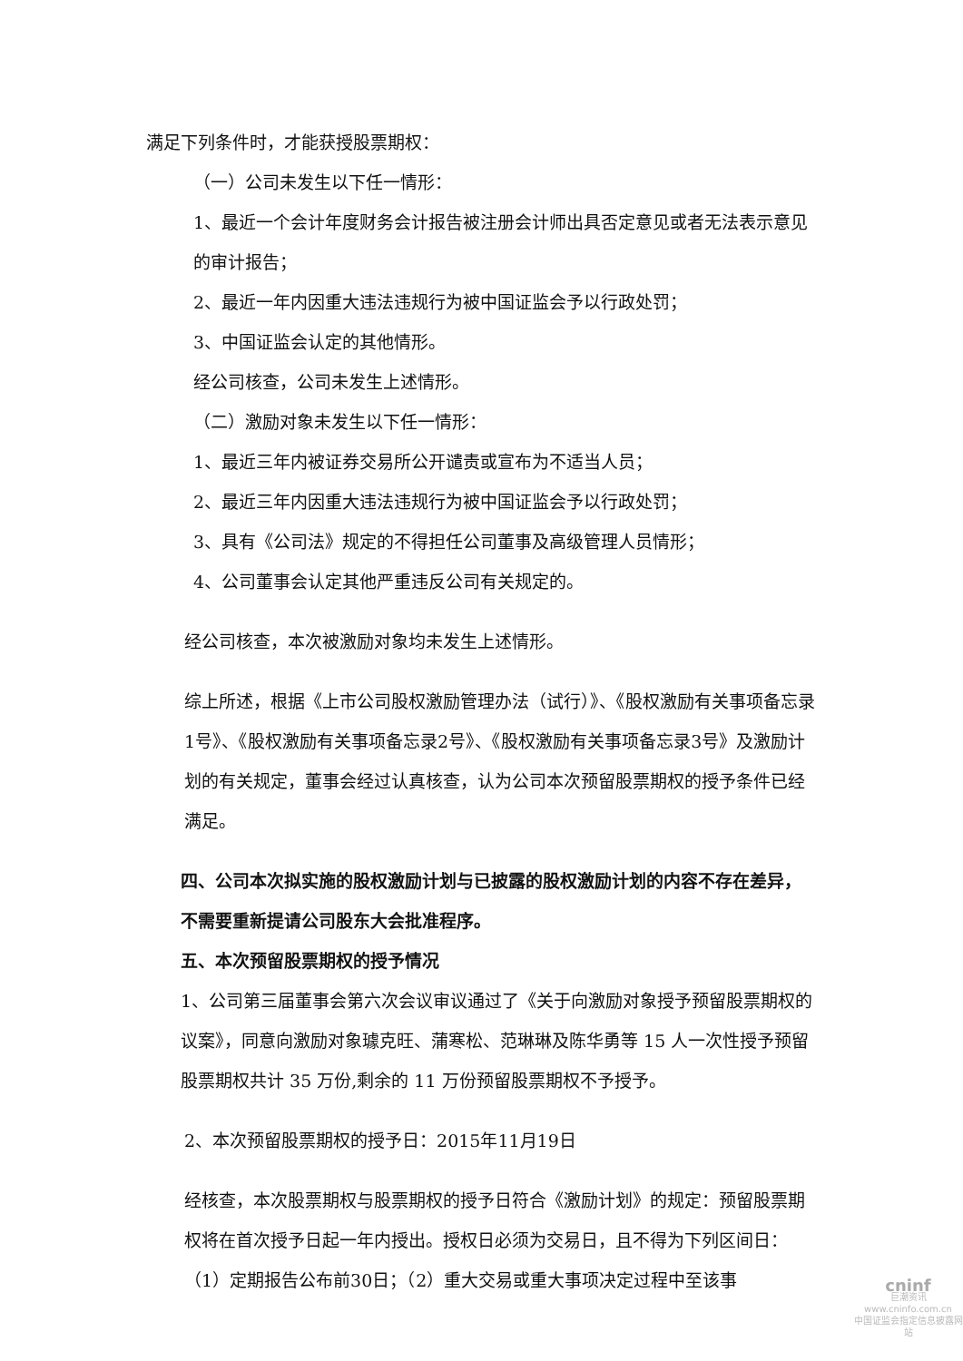满足下列条件时，才能获授股票期权：
（一）公司未发生以下任一情形：
1、最近一个会计年度财务会计报告被注册会计师出具否定意见或者无法表示意见的审计报告；
2、最近一年内因重大违法违规行为被中国证监会予以行政处罚；
3、中国证监会认定的其他情形。
经公司核查，公司未发生上述情形。
（二）激励对象未发生以下任一情形：
1、最近三年内被证券交易所公开谴责或宣布为不适当人员；
2、最近三年内因重大违法违规行为被中国证监会予以行政处罚；
3、具有《公司法》规定的不得担任公司董事及高级管理人员情形；
4、公司董事会认定其他严重违反公司有关规定的。
经公司核查，本次被激励对象均未发生上述情形。
综上所述，根据《上市公司股权激励管理办法（试行）》、《股权激励有关事项备忘录1号》、《股权激励有关事项备忘录2号》、《股权激励有关事项备忘录3号》及激励计划的有关规定，董事会经过认真核查，认为公司本次预留股票期权的授予条件已经满足。
四、公司本次拟实施的股权激励计划与已披露的股权激励计划的内容不存在差异，不需要重新提请公司股东大会批准程序。
五、本次预留股票期权的授予情况
1、公司第三届董事会第六次会议审议通过了《关于向激励对象授予预留股票期权的议案》，同意向激励对象璩克旺、蒲寒松、范琳琳及陈华勇等 15 人一次性授予预留股票期权共计 35 万份,剩余的 11 万份预留股票期权不予授予。
2、本次预留股票期权的授予日：2015年11月19日
经核查，本次股票期权与股票期权的授予日符合《激励计划》的规定：预留股票期权将在首次授予日起一年内授出。授权日必须为交易日，且不得为下列区间日：（1）定期报告公布前30日；（2）重大交易或重大事项决定过程中至该事
cninf
巨潮资讯
www.cninfo.com.cn
中国证监会指定信息披露网站